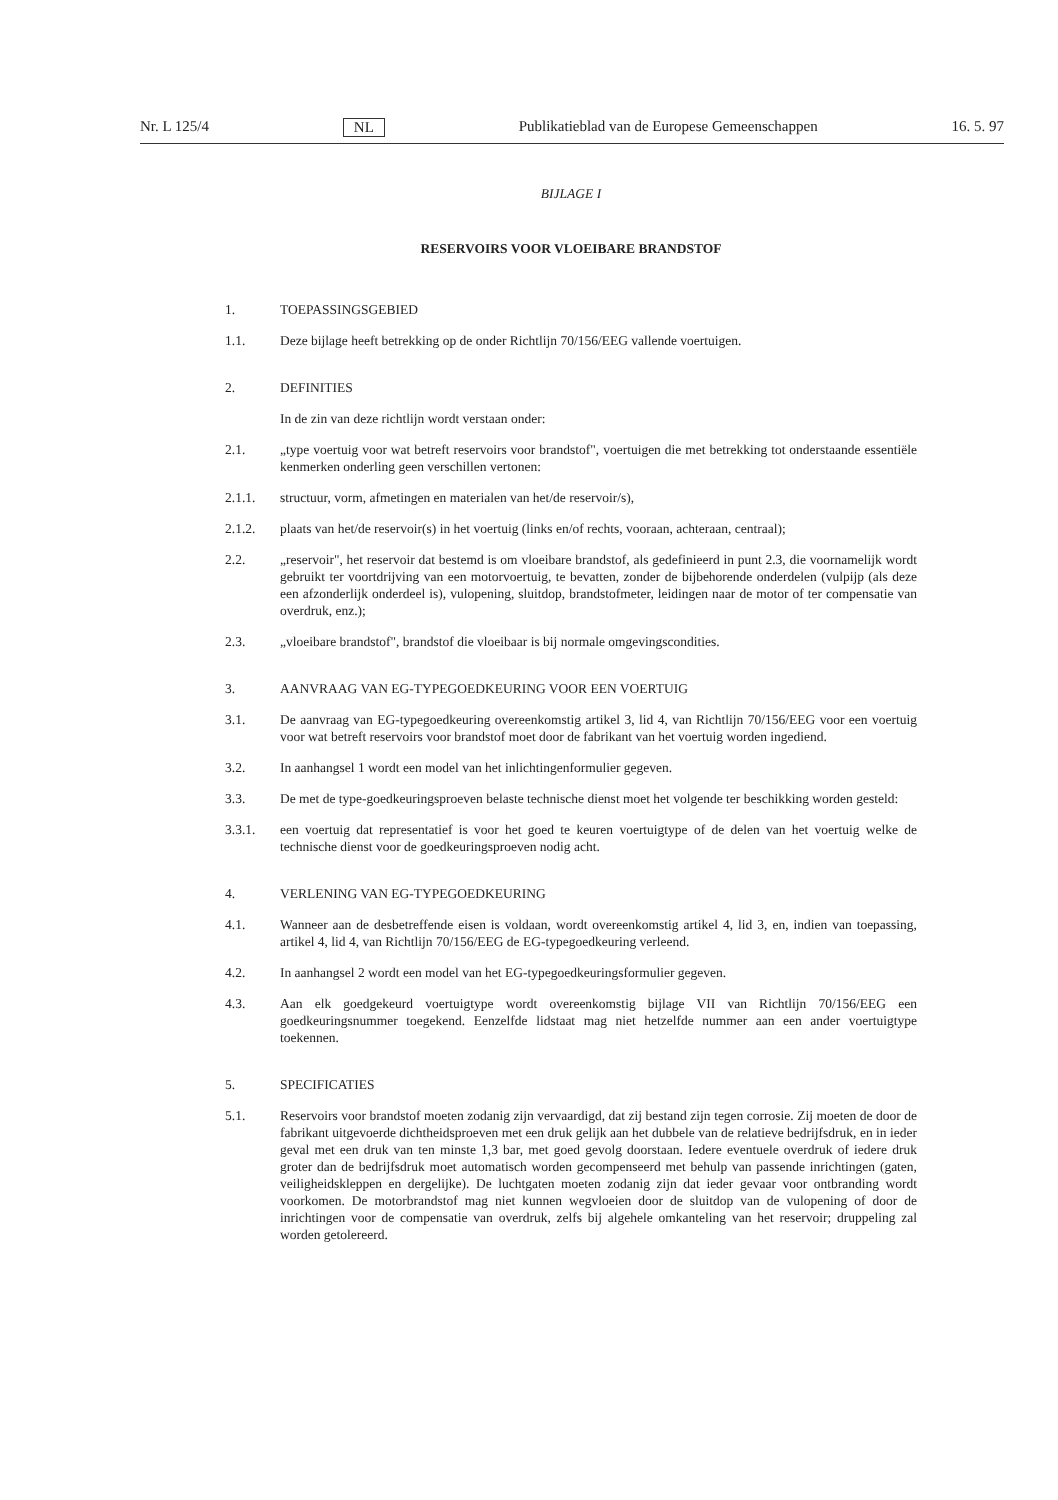Nr. L 125/4 NL Publikatieblad van de Europese Gemeenschappen 16. 5. 97
BIJLAGE I
RESERVOIRS VOOR VLOEIBARE BRANDSTOF
1. TOEPASSINGSGEBIED
1.1. Deze bijlage heeft betrekking op de onder Richtlijn 70/156/EEG vallende voertuigen.
2. DEFINITIES
In de zin van deze richtlijn wordt verstaan onder:
2.1. „type voertuig voor wat betreft reservoirs voor brandstof", voertuigen die met betrekking tot onderstaande essentiële kenmerken onderling geen verschillen vertonen:
2.1.1. structuur, vorm, afmetingen en materialen van het/de reservoir/s),
2.1.2. plaats van het/de reservoir(s) in het voertuig (links en/of rechts, vooraan, achteraan, centraal);
2.2. „reservoir", het reservoir dat bestemd is om vloeibare brandstof, als gedefinieerd in punt 2.3, die voornamelijk wordt gebruikt ter voortdrijving van een motorvoertuig, te bevatten, zonder de bijbehorende onderdelen (vulpijp (als deze een afzonderlijk onderdeel is), vulopening, sluitdop, brandstofmeter, leidingen naar de motor of ter compensatie van overdruk, enz.);
2.3. „vloeibare brandstof", brandstof die vloeibaar is bij normale omgevingscondities.
3. AANVRAAG VAN EG-TYPEGOEDKEURING VOOR EEN VOERTUIG
3.1. De aanvraag van EG-typegoedkeuring overeenkomstig artikel 3, lid 4, van Richtlijn 70/156/EEG voor een voertuig voor wat betreft reservoirs voor brandstof moet door de fabrikant van het voertuig worden ingediend.
3.2. In aanhangsel 1 wordt een model van het inlichtingenformulier gegeven.
3.3. De met de type-goedkeuringsproeven belaste technische dienst moet het volgende ter beschikking worden gesteld:
3.3.1. een voertuig dat representatief is voor het goed te keuren voertuigtype of de delen van het voertuig welke de technische dienst voor de goedkeuringsproeven nodig acht.
4. VERLENING VAN EG-TYPEGOEDKEURING
4.1. Wanneer aan de desbetreffende eisen is voldaan, wordt overeenkomstig artikel 4, lid 3, en, indien van toepassing, artikel 4, lid 4, van Richtlijn 70/156/EEG de EG-typegoedkeuring verleend.
4.2. In aanhangsel 2 wordt een model van het EG-typegoedkeuringsformulier gegeven.
4.3. Aan elk goedgekeurd voertuigtype wordt overeenkomstig bijlage VII van Richtlijn 70/156/EEG een goedkeuringsnummer toegekend. Eenzelfde lidstaat mag niet hetzelfde nummer aan een ander voertuigtype toekennen.
5. SPECIFICATIES
5.1. Reservoirs voor brandstof moeten zodanig zijn vervaardigd, dat zij bestand zijn tegen corrosie. Zij moeten de door de fabrikant uitgevoerde dichtheidsproeven met een druk gelijk aan het dubbele van de relatieve bedrijfsdruk, en in ieder geval met een druk van ten minste 1,3 bar, met goed gevolg doorstaan. Iedere eventuele overdruk of iedere druk groter dan de bedrijfsdruk moet automatisch worden gecompenseerd met behulp van passende inrichtingen (gaten, veiligheidskleppen en dergelijke). De luchtgaten moeten zodanig zijn dat ieder gevaar voor ontbranding wordt voorkomen. De motorbrandstof mag niet kunnen wegvloeien door de sluitdop van de vulopening of door de inrichtingen voor de compensatie van overdruk, zelfs bij algehele omkanteling van het reservoir; druppeling zal worden getolereerd.